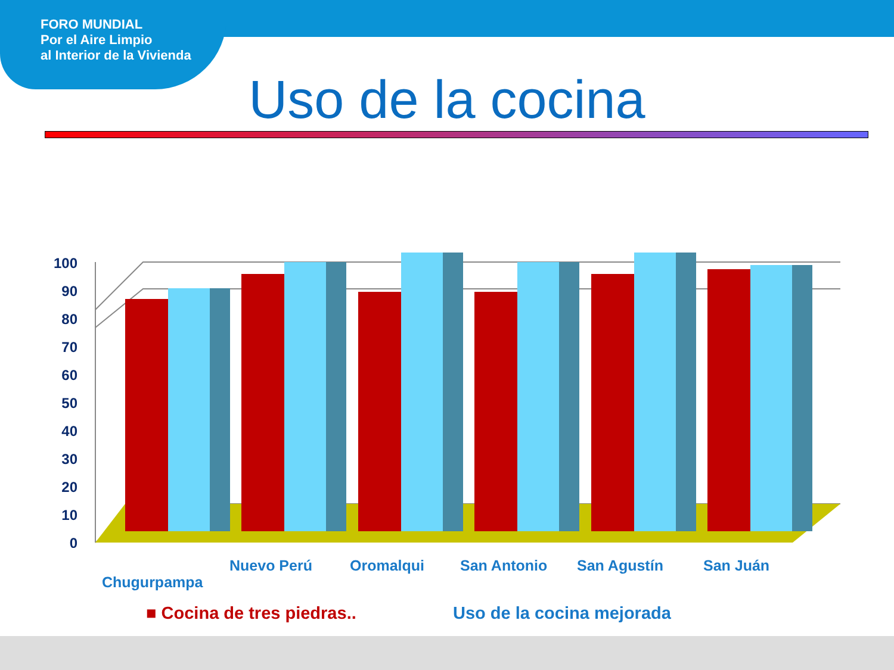FORO MUNDIAL
Por el Aire Limpio
al Interior de la Vivienda
Uso de la cocina
0
10
20
30
40
50
60
70
80
90
100
Chugurpampa
Nuevo Perú Oromalqui San Antonio San Agustín San Juán
■ Cocina de tres piedras.. Uso de la cocina mejorada